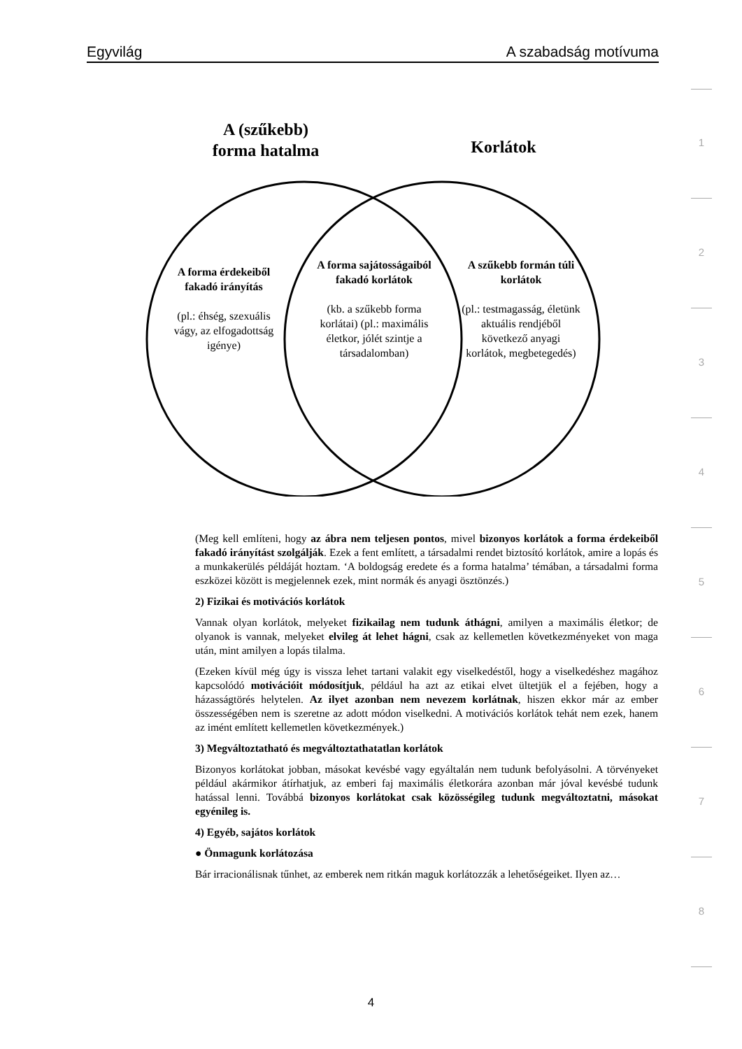Egyvilág A szabadság motívuma
A (szűkebb)
forma hatalma
Korlátok
A forma érdekeiből fakadó irányítás
(pl.: éhség, szexuális vágy, az elfogadottság igénye)
A forma sajátosságaiból fakadó korlátok
(kb. a szűkebb forma korlátai) (pl.: maximális életkor, jólét szintje a társadalomban)
A szűkebb formán túli korlátok
(pl.: testmagasság, életünk aktuális rendjéből következő anyagi korlátok, megbetegedés)
(Meg kell említeni, hogy az ábra nem teljesen pontos, mivel bizonyos korlátok a forma érdekeiből fakadó irányítást szolgálják. Ezek a fent említett, a társadalmi rendet biztosító korlátok, amire a lopás és a munkakerülés példáját hoztam. ‘A boldogság eredete és a forma hatalma’ témában, a társadalmi forma eszközei között is megjelennek ezek, mint normák és anyagi ösztönzés.)
2) Fizikai és motivációs korlátok
Vannak olyan korlátok, melyeket fizikailag nem tudunk áthágni, amilyen a maximális életkor; de olyanok is vannak, melyeket elvileg át lehet hágni, csak az kellemetlen következményeket von maga után, mint amilyen a lopás tilalma.
(Ezeken kívül még úgy is vissza lehet tartani valakit egy viselkedéstől, hogy a viselkedéshez magához kapcsolódó motivációit módosítjuk, például ha azt az etikai elvet ültetjük el a fejében, hogy a házasságtörés helytelen. Az ilyet azonban nem nevezem korlátnak, hiszen ekkor már az ember összességében nem is szeretne az adott módon viselkedni. A motivációs korlátok tehát nem ezek, hanem az imént említett kellemetlen következmények.)
3) Megváltoztatható és megváltoztathatatlan korlátok
Bizonyos korlátokat jobban, másokat kevésbé vagy egyáltalán nem tudunk befolyásolni. A törvényeket például akármikor átírhatjuk, az emberi faj maximális életkorára azonban már jóval kevésbé tudunk hatással lenni. Továbbá bizonyos korlátokat csak közösségileg tudunk megváltoztatni, másokat egyénileg is.
4) Egyéb, sajátos korlátok
● Önmagunk korlátozása
Bár irracionálisnak tűnhet, az emberek nem ritkán maguk korlátozzák a lehetőségeiket. Ilyen az…
1
2
3
4
5
6
7
8
4